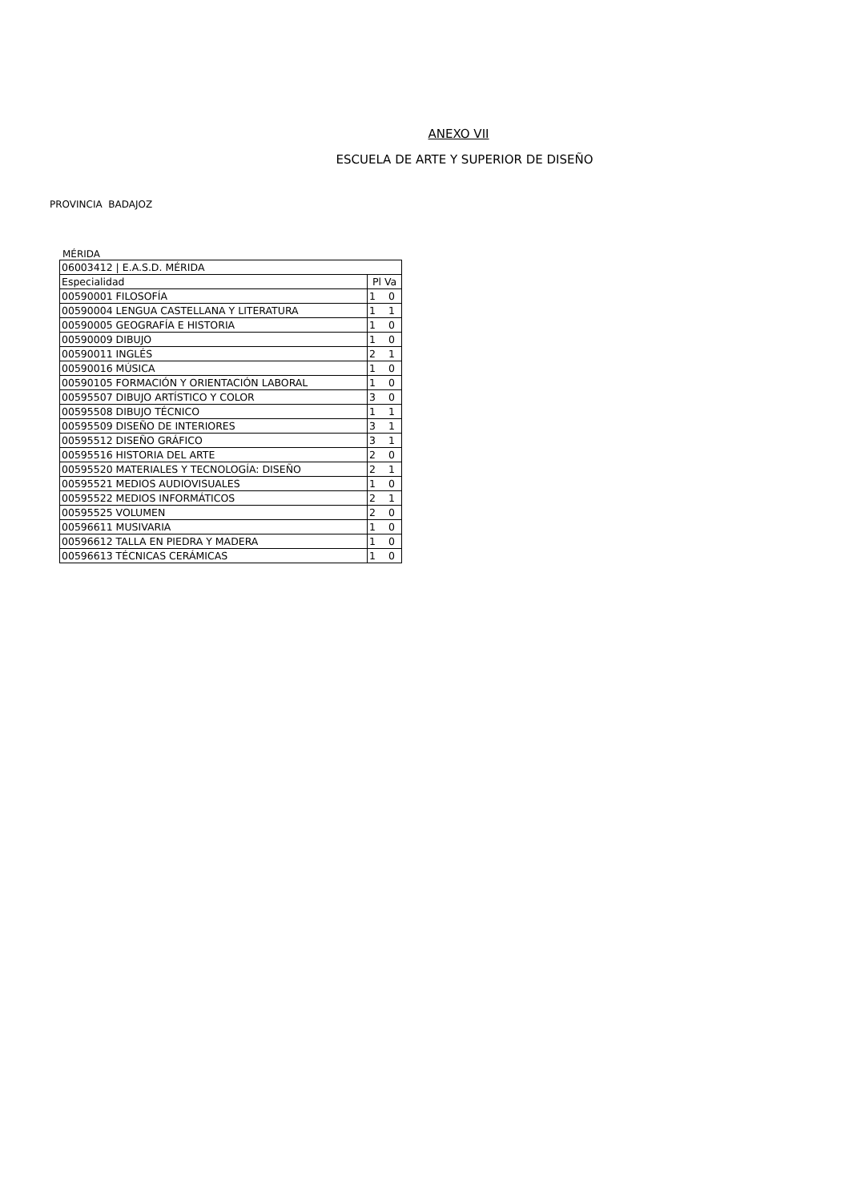ANEXO VII
ESCUELA DE ARTE Y SUPERIOR DE DISEÑO
PROVINCIA BADAJOZ
MÉRIDA
| 06003412 / E.A.S.D. MÉRIDA | |
| Especialidad | Pl Va |
| 00590001 FILOSOFÍA | 1 0 |
| 00590004 LENGUA CASTELLANA Y LITERATURA | 1 1 |
| 00590005 GEOGRAFÍA E HISTORIA | 1 0 |
| 00590009 DIBUJO | 1 0 |
| 00590011 INGLÉS | 2 1 |
| 00590016 MÚSICA | 1 0 |
| 00590105 FORMACIÓN Y ORIENTACIÓN LABORAL | 1 0 |
| 00595507 DIBUJO ARTÍSTICO Y COLOR | 3 0 |
| 00595508 DIBUJO TÉCNICO | 1 1 |
| 00595509 DISEÑO DE INTERIORES | 3 1 |
| 00595512 DISEÑO GRÁFICO | 3 1 |
| 00595516 HISTORIA DEL ARTE | 2 0 |
| 00595520 MATERIALES Y TECNOLOGÍA: DISEÑO | 2 1 |
| 00595521 MEDIOS AUDIOVISUALES | 1 0 |
| 00595522 MEDIOS INFORMÁTICOS | 2 1 |
| 00595525 VOLUMEN | 2 0 |
| 00596611 MUSIVARIA | 1 0 |
| 00596612 TALLA EN PIEDRA Y MADERA | 1 0 |
| 00596613 TÉCNICAS CERÁMICAS | 1 0 |